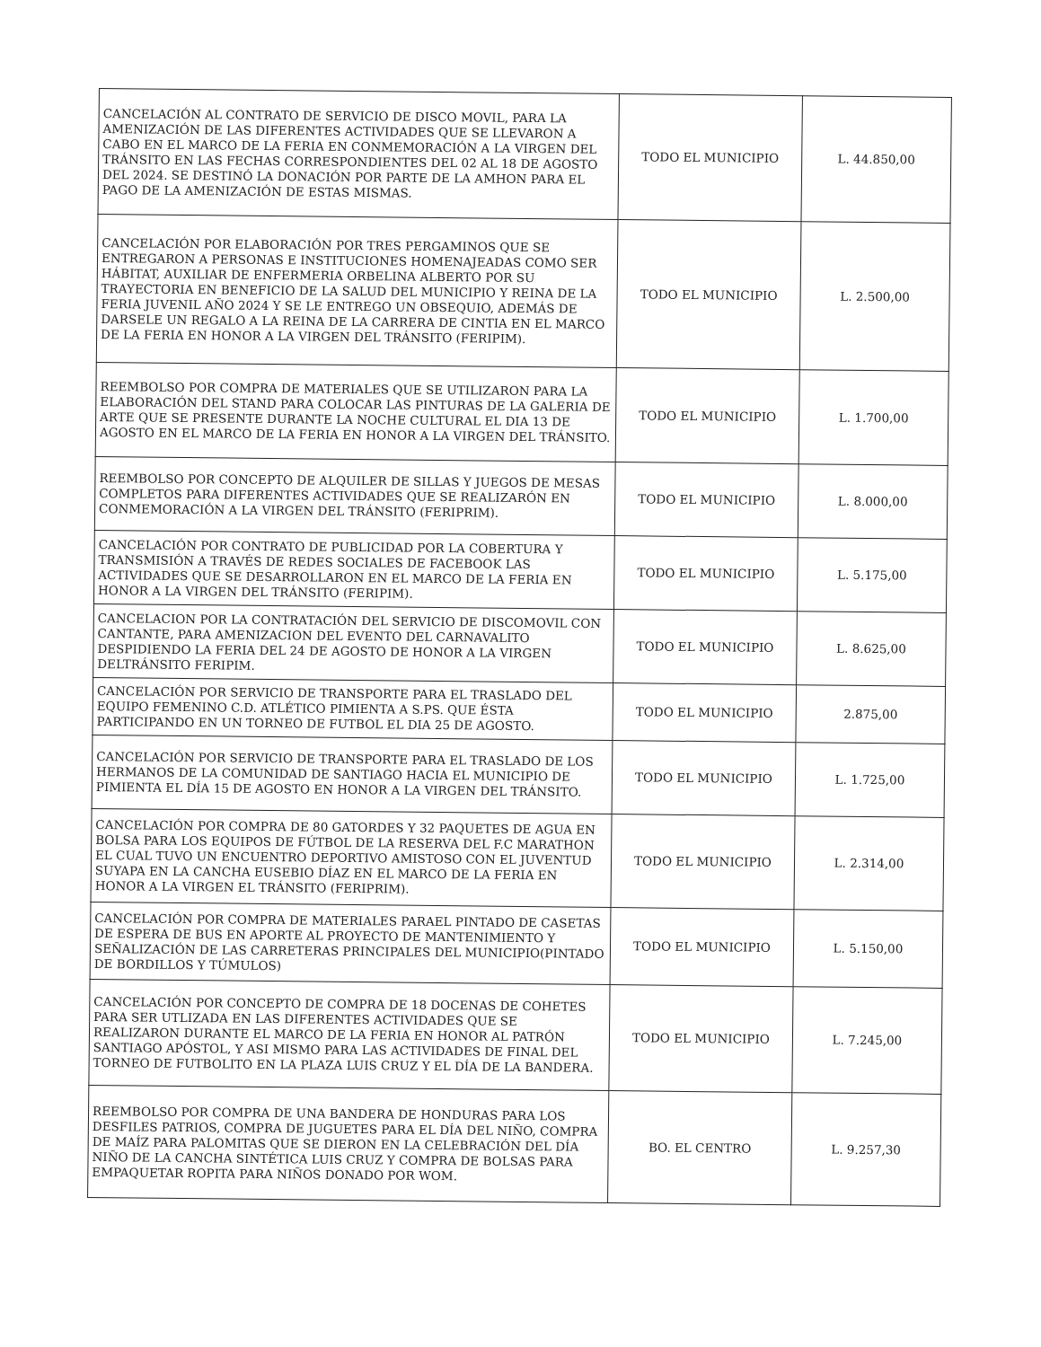| CANCELACIÓN AL CONTRATO DE SERVICIO DE DISCO MOVIL, PARA LA AMENIZACIÓN DE LAS DIFERENTES ACTIVIDADES QUE SE LLEVARON A CABO EN EL MARCO DE LA FERIA EN CONMEMORACIÓN A LA VIRGEN DEL TRÁNSITO EN LAS FECHAS CORRESPONDIENTES DEL 02 AL 18 DE AGOSTO DEL 2024. SE DESTINÓ LA DONACIÓN POR PARTE DE LA AMHON PARA EL PAGO DE LA AMENIZACIÓN DE ESTAS MISMAS. | TODO EL MUNICIPIO | L. 44.850,00 |
| CANCELACIÓN POR ELABORACIÓN POR TRES PERGAMINOS QUE SE ENTREGARON A PERSONAS E INSTITUCIONES HOMENAJEADAS COMO SER HÁBITAT, AUXILIAR DE ENFERMERIA ORBELINA ALBERTO POR SU TRAYECTORIA EN BENEFICIO DE LA SALUD DEL MUNICIPIO Y REINA DE LA FERIA JUVENIL AÑO 2024 Y SE LE ENTREGO UN OBSEQUIO, ADEMÁS DE DARSELE UN REGALO A LA REINA DE LA CARRERA DE CINTIA EN EL MARCO DE LA FERIA EN HONOR A LA VIRGEN DEL TRÁNSITO (FERIPIM). | TODO EL MUNICIPIO | L. 2.500,00 |
| REEMBOLSO POR COMPRA DE MATERIALES QUE SE UTILIZARON PARA LA ELABORACIÓN DEL STAND PARA COLOCAR LAS PINTURAS DE LA GALERIA DE ARTE QUE SE PRESENTE DURANTE LA NOCHE CULTURAL EL DIA 13 DE AGOSTO EN EL MARCO DE LA FERIA EN HONOR A LA VIRGEN DEL TRÁNSITO. | TODO EL MUNICIPIO | L. 1.700,00 |
| REEMBOLSO POR CONCEPTO DE ALQUILER DE SILLAS Y JUEGOS DE MESAS COMPLETOS PARA DIFERENTES ACTIVIDADES QUE SE REALIZARÓN EN CONMEMORACIÓN A LA VIRGEN DEL TRÁNSITO (FERIPRIM). | TODO EL MUNICIPIO | L. 8.000,00 |
| CANCELACIÓN POR CONTRATO DE PUBLICIDAD POR LA COBERTURA Y TRANSMISIÓN A TRAVÉS DE REDES SOCIALES DE FACEBOOK LAS ACTIVIDADES QUE SE DESARROLLARON EN EL MARCO DE LA FERIA EN HONOR A LA VIRGEN DEL TRÁNSITO (FERIPIM). | TODO EL MUNICIPIO | L. 5.175,00 |
| CANCELACION POR LA CONTRATACIÓN DEL SERVICIO DE DISCOMOVIL CON CANTANTE, PARA AMENIZACION DEL EVENTO DEL CARNAVALITO DESPIDIENDO LA FERIA DEL 24 DE AGOSTO DE HONOR A LA VIRGEN DELTRÁNSITO FERIPIM. | TODO EL MUNICIPIO | L. 8.625,00 |
| CANCELACIÓN POR SERVICIO DE TRANSPORTE PARA EL TRASLADO DEL EQUIPO FEMENINO C.D. ATLÉTICO PIMIENTA A S.PS. QUE ÉSTA PARTICIPANDO EN UN TORNEO DE FUTBOL EL DIA 25 DE AGOSTO. | TODO EL MUNICIPIO | 2.875,00 |
| CANCELACIÓN POR SERVICIO DE TRANSPORTE PARA EL TRASLADO DE LOS HERMANOS DE LA COMUNIDAD DE SANTIAGO HACIA EL MUNICIPIO DE PIMIENTA EL DÍA 15 DE AGOSTO EN HONOR A LA VIRGEN DEL TRÁNSITO. | TODO EL MUNICIPIO | L. 1.725,00 |
| CANCELACIÓN POR COMPRA DE 80 GATORDES Y 32 PAQUETES DE AGUA EN BOLSA PARA LOS EQUIPOS DE FÚTBOL DE LA RESERVA DEL F.C MARATHON EL CUAL TUVO UN ENCUENTRO DEPORTIVO AMISTOSO CON EL JUVENTUD SUYAPA EN LA CANCHA EUSEBIO DÍAZ EN EL MARCO DE LA FERIA EN HONOR A LA VIRGEN EL TRÁNSITO (FERIPRIM). | TODO EL MUNICIPIO | L. 2.314,00 |
| CANCELACIÓN POR COMPRA DE MATERIALES PARAEL PINTADO DE CASETAS DE ESPERA DE BUS EN APORTE AL PROYECTO DE MANTENIMIENTO Y SEÑALIZACIÓN DE LAS CARRETERAS PRINCIPALES DEL MUNICIPIO(PINTADO DE BORDILLOS Y TÚMULOS) | TODO EL MUNICIPIO | L. 5.150,00 |
| CANCELACIÓN POR CONCEPTO DE COMPRA DE 18 DOCENAS DE COHETES PARA SER UTLIZADA EN LAS DIFERENTES ACTIVIDADES QUE SE REALIZARON DURANTE EL MARCO DE LA FERIA EN HONOR AL PATRÓN SANTIAGO APÓSTOL, Y ASI MISMO PARA LAS ACTIVIDADES DE FINAL DEL TORNEO DE FUTBOLITO EN LA PLAZA LUIS CRUZ Y EL DÍA DE LA BANDERA. | TODO EL MUNICIPIO | L. 7.245,00 |
| REEMBOLSO POR COMPRA DE UNA BANDERA DE HONDURAS PARA LOS DESFILES PATRIOS, COMPRA DE JUGUETES PARA EL DÍA DEL NIÑO, COMPRA DE MAÍZ PARA PALOMITAS QUE SE DIERON EN LA CELEBRACIÓN DEL DÍA NIÑO DE LA CANCHA SINTÉTICA LUIS CRUZ Y COMPRA DE BOLSAS PARA EMPAQUETAR ROPITA PARA NIÑOS DONADO POR WOM. | BO. EL CENTRO | L. 9.257,30 |